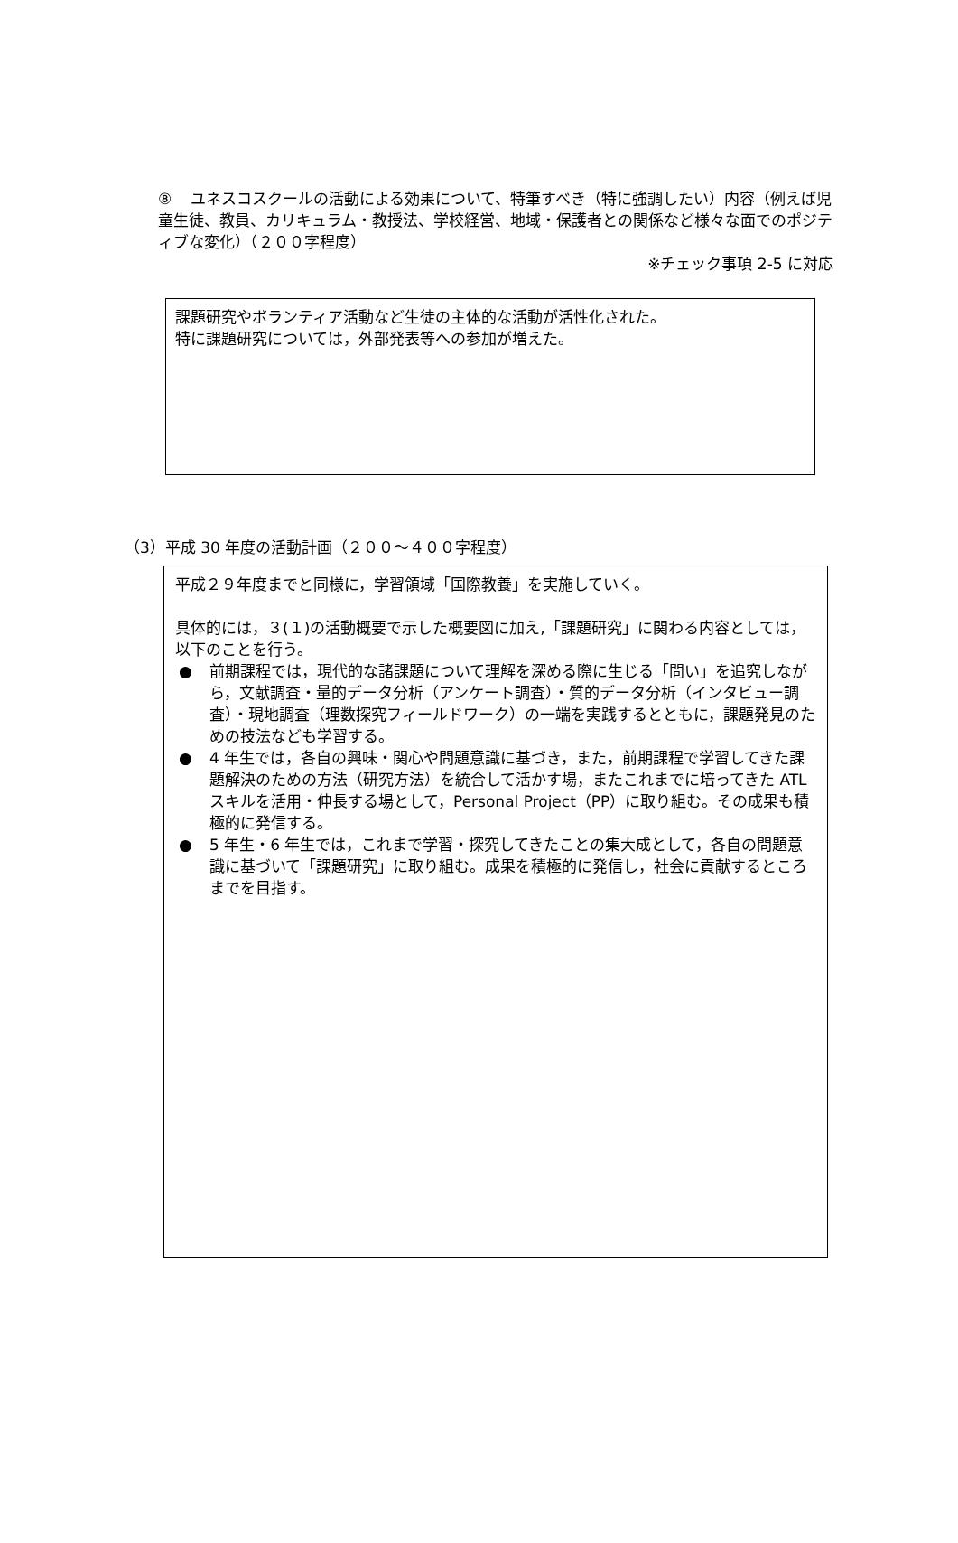⑧ ユネスコスクールの活動による効果について、特筆すべき（特に強調したい）内容（例えば児童生徒、教員、カリキュラム・教授法、学校経営、地域・保護者との関係など様々な面でのポジティブな変化）（２００字程度）
※チェック事項 2-5 に対応
課題研究やボランティア活動など生徒の主体的な活動が活性化された。
特に課題研究については，外部発表等への参加が増えた。
（3）平成 30 年度の活動計画（２００～４００字程度）
平成２９年度までと同様に，学習領域「国際教養」を実施していく。
具体的には，３(１)の活動概要で示した概要図に加え,「課題研究」に関わる内容としては，以下のことを行う。
● 前期課程では，現代的な諸課題について理解を深める際に生じる「問い」を追究しながら，文献調査・量的データ分析（アンケート調査）・質的データ分析（インタビュー調査）・現地調査（理数探究フィールドワーク）の一端を実践するとともに，課題発見のための技法なども学習する。
● 4 年生では，各自の興味・関心や問題意識に基づき，また，前期課程で学習してきた課題解決のための方法（研究方法）を統合して活かす場，またこれまでに培ってきた ATL スキルを活用・伸長する場として，Personal Project（PP）に取り組む。その成果も積極的に発信する。
● 5 年生・6 年生では，これまで学習・探究してきたことの集大成として，各自の問題意識に基づいて「課題研究」に取り組む。成果を積極的に発信し，社会に貢献するところまでを目指す。